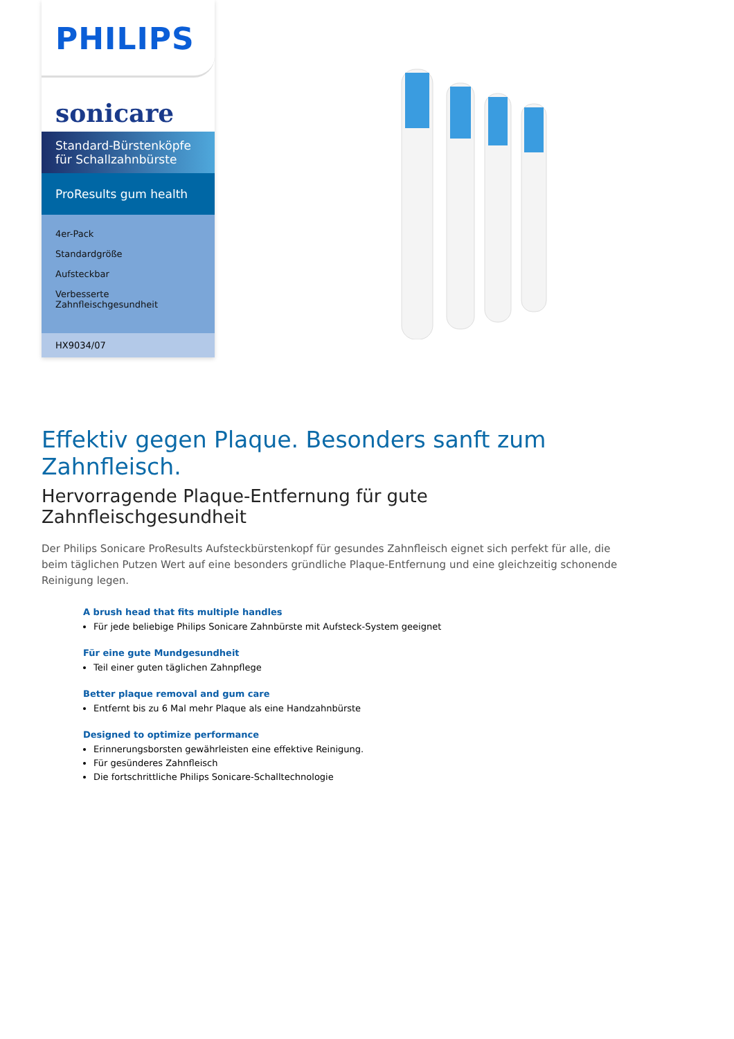PHILIPS
sonicare
Standard-Bürstenköpfe für Schallzahnbürste
ProResults gum health
4er-Pack
Standardgröße
Aufsteckbar
Verbesserte Zahnfleischgesundheit
HX9034/07
Effektiv gegen Plaque. Besonders sanft zum Zahnfleisch.
Hervorragende Plaque-Entfernung für gute Zahnfleischgesundheit
Der Philips Sonicare ProResults Aufsteckbürstenkopf für gesundes Zahnfleisch eignet sich perfekt für alle, die beim täglichen Putzen Wert auf eine besonders gründliche Plaque-Entfernung und eine gleichzeitig schonende Reinigung legen.
A brush head that fits multiple handles
Für jede beliebige Philips Sonicare Zahnbürste mit Aufsteck-System geeignet
Für eine gute Mundgesundheit
Teil einer guten täglichen Zahnpflege
Better plaque removal and gum care
Entfernt bis zu 6 Mal mehr Plaque als eine Handzahnbürste
Designed to optimize performance
Erinnerungsborsten gewährleisten eine effektive Reinigung.
Für gesünderes Zahnfleisch
Die fortschrittliche Philips Sonicare-Schalltechnologie